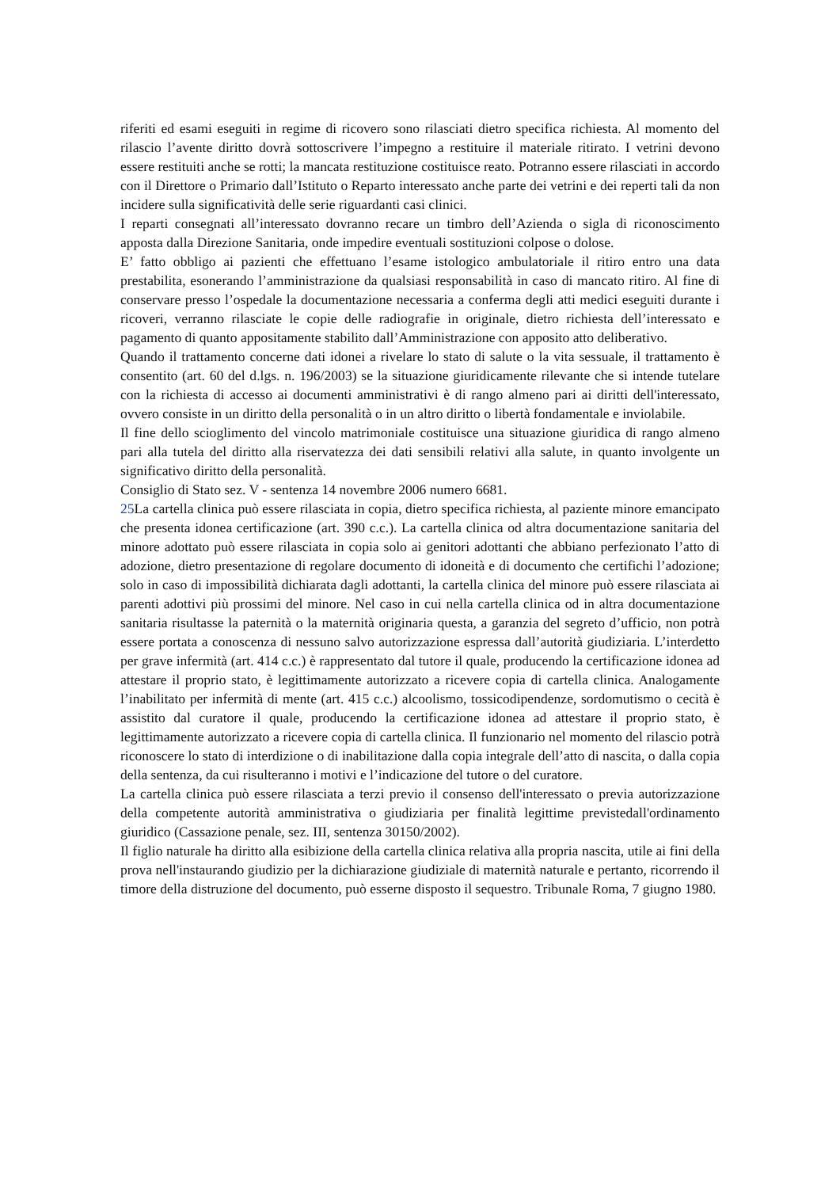riferiti ed esami eseguiti in regime di ricovero sono rilasciati dietro specifica richiesta. Al momento del rilascio l’avente diritto dovrà sottoscrivere l’impegno a restituire il materiale ritirato. I vetrini devono essere restituiti anche se rotti; la mancata restituzione costituisce reato. Potranno essere rilasciati in accordo con il Direttore o Primario dall’Istituto o Reparto interessato anche parte dei vetrini e dei reperti tali da non incidere sulla significatività delle serie riguardanti casi clinici.
I reparti consegnati all’interessato dovranno recare un timbro dell’Azienda o sigla di riconoscimento apposta dalla Direzione Sanitaria, onde impedire eventuali sostituzioni colpose o dolose.
E’ fatto obbligo ai pazienti che effettuano l’esame istologico ambulatoriale il ritiro entro una data prestabilita, esonerando l’amministrazione da qualsiasi responsabilità in caso di mancato ritiro. Al fine di conservare presso l’ospedale la documentazione necessaria a conferma degli atti medici eseguiti durante i ricoveri, verranno rilasciate le copie delle radiografie in originale, dietro richiesta dell’interessato e pagamento di quanto appositamente stabilito dall’Amministrazione con apposito atto deliberativo.
Quando il trattamento concerne dati idonei a rivelare lo stato di salute o la vita sessuale, il trattamento è consentito (art. 60 del d.lgs. n. 196/2003) se la situazione giuridicamente rilevante che si intende tutelare con la richiesta di accesso ai documenti amministrativi è di rango almeno pari ai diritti dell'interessato, ovvero consiste in un diritto della personalità o in un altro diritto o libertà fondamentale e inviolabile.
Il fine dello scioglimento del vincolo matrimoniale costituisce una situazione giuridica di rango almeno pari alla tutela del diritto alla riservatezza dei dati sensibili relativi alla salute, in quanto involgente un significativo diritto della personalità.
Consiglio di Stato sez. V - sentenza 14 novembre 2006 numero 6681.
25 La cartella clinica può essere rilasciata in copia, dietro specifica richiesta, al paziente minore emancipato che presenta idonea certificazione (art. 390 c.c.). La cartella clinica od altra documentazione sanitaria del minore adottato può essere rilasciata in copia solo ai genitori adottanti che abbiano perfezionato l’atto di adozione, dietro presentazione di regolare documento di idoneità e di documento che certifichi l’adozione; solo in caso di impossibilità dichiarata dagli adottanti, la cartella clinica del minore può essere rilasciata ai parenti adottivi più prossimi del minore. Nel caso in cui nella cartella clinica od in altra documentazione sanitaria risultasse la paternità o la maternità originaria questa, a garanzia del segreto d’ufficio, non potrà essere portata a conoscenza di nessuno salvo autorizzazione espressa dall’autorità giudiziaria. L’interdetto per grave infermità (art. 414 c.c.) è rappresentato dal tutore il quale, producendo la certificazione idonea ad attestare il proprio stato, è legittimamente autorizzato a ricevere copia di cartella clinica. Analogamente l’inabilitato per infermità di mente (art. 415 c.c.) alcoolismo, tossicodipendenze, sordomutismo o cecità è assistito dal curatore il quale, producendo la certificazione idonea ad attestare il proprio stato, è legittimamente autorizzato a ricevere copia di cartella clinica. Il funzionario nel momento del rilascio potrà riconoscere lo stato di interdizione o di inabilitazione dalla copia integrale dell’atto di nascita, o dalla copia della sentenza, da cui risulteranno i motivi e l’indicazione del tutore o del curatore.
La cartella clinica può essere rilasciata a terzi previo il consenso dell'interessato o previa autorizzazione della competente autorità amministrativa o giudiziaria per finalità legittime previstedall'ordinamento giuridico (Cassazione penale, sez. III, sentenza 30150/2002).
Il figlio naturale ha diritto alla esibizione della cartella clinica relativa alla propria nascita, utile ai fini della prova nell'instaurando giudizio per la dichiarazione giudiziale di maternità naturale e pertanto, ricorrendo il timore della distruzione del documento, può esserne disposto il sequestro. Tribunale Roma, 7 giugno 1980.